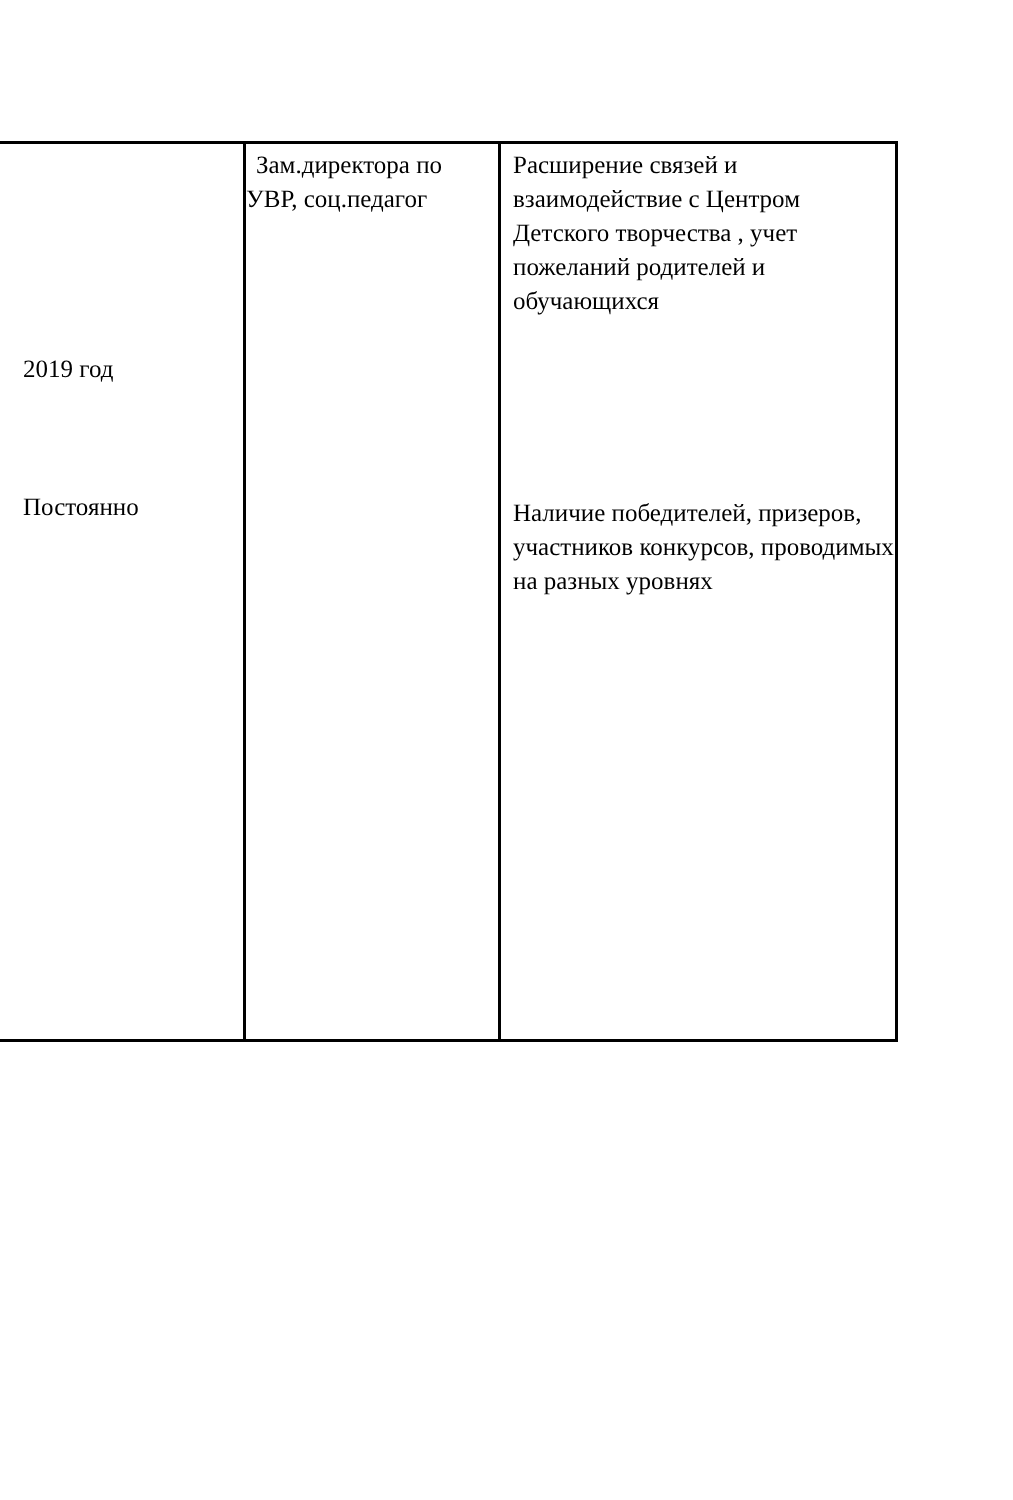| 2019 год Постоянно | Зам.директора по УВР, соц.педагог | Расширение связей и взаимодействие с Центром Детского творчества , учет пожеланий родителей и обучающихся Наличие победителей, призеров, участников конкурсов, проводимых на разных уровнях |